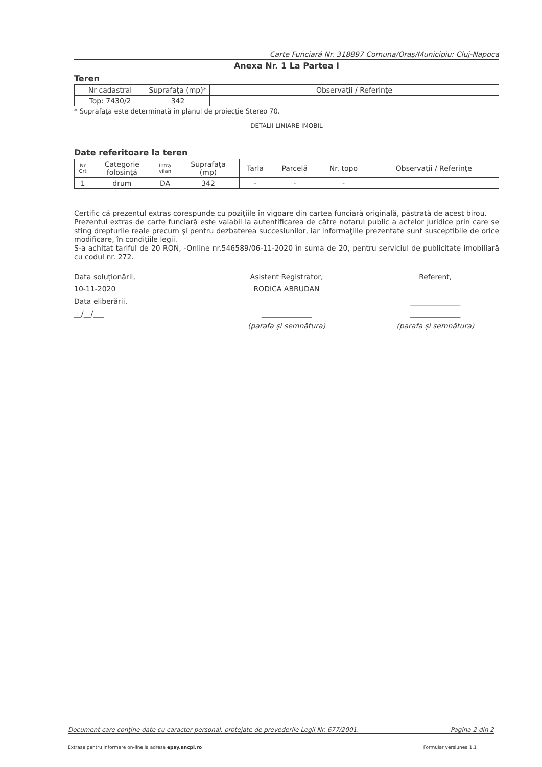Carte Funciară Nr. 318897 Comuna/Oraş/Municipiu: Cluj-Napoca
Anexa Nr. 1 La Partea I
Teren
| Nr cadastral | Suprafaţa (mp)* | Observaţii / Referinţe |
| --- | --- | --- |
| Top: 7430/2 | 342 | |
* Suprafaţa este determinată în planul de proiecţie Stereo 70.
DETALII LINIARE IMOBIL
Date referitoare la teren
| Nr Crt | Categorie folosinţă | Intra vilan | Suprafaţa (mp) | Tarla | Parcelă | Nr. topo | Observaţii / Referinţe |
| --- | --- | --- | --- | --- | --- | --- | --- |
| 1 | drum | DA | 342 | - | - | - | |
Certific că prezentul extras corespunde cu poziţiile în vigoare din cartea funciară originală, păstrată de acest birou.
Prezentul extras de carte funciară este valabil la autentificarea de către notarul public a actelor juridice prin care se sting drepturile reale precum şi pentru dezbaterea succesiunilor, iar informaţiile prezentate sunt susceptibile de orice modificare, în condiţiile legii.
S-a achitat tariful de 20 RON, -Online nr.546589/06-11-2020 în suma de 20, pentru serviciul de publicitate imobiliară cu codul nr. 272.
Data soluţionării,
10-11-2020
Data eliberării,
__/__/___
Asistent Registrator,
RODICA ABRUDAN
______________
(parafa şi semnătura)
Referent,
______________
______________
(parafa şi semnătura)
Document care conţine date cu caracter personal, protejate de prevederile Legii Nr. 677/2001. Pagina 2 din 2
Extrase pentru informare on-line la adresa epay.ancpi.ro Formular versiunea 1.1